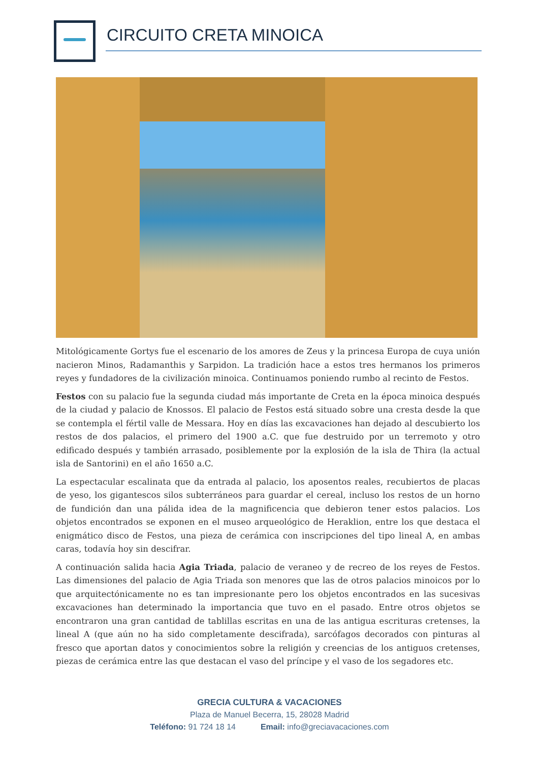CIRCUITO CRETA MINOICA
Mitológicamente Gortys fue el escenario de los amores de Zeus y la princesa Europa de cuya unión nacieron Minos, Radamanthis y Sarpidon. La tradición hace a estos tres hermanos los primeros reyes y fundadores de la civilización minoica. Continuamos poniendo rumbo al recinto de Festos.
Festos con su palacio fue la segunda ciudad más importante de Creta en la época minoica después de la ciudad y palacio de Knossos. El palacio de Festos está situado sobre una cresta desde la que se contempla el fértil valle de Messara. Hoy en días las excavaciones han dejado al descubierto los restos de dos palacios, el primero del 1900 a.C. que fue destruido por un terremoto y otro edificado después y también arrasado, posiblemente por la explosión de la isla de Thira (la actual isla de Santorini) en el año 1650 a.C.
La espectacular escalinata que da entrada al palacio, los aposentos reales, recubiertos de placas de yeso, los gigantescos silos subterráneos para guardar el cereal, incluso los restos de un horno de fundición dan una pálida idea de la magnificencia que debieron tener estos palacios. Los objetos encontrados se exponen en el museo arqueológico de Heraklion, entre los que destaca el enigmático disco de Festos, una pieza de cerámica con inscripciones del tipo lineal A, en ambas caras, todavía hoy sin descifrar.
A continuación salida hacia Agia Triada, palacio de veraneo y de recreo de los reyes de Festos. Las dimensiones del palacio de Agia Triada son menores que las de otros palacios minoicos por lo que arquitectónicamente no es tan impresionante pero los objetos encontrados en las sucesivas excavaciones han determinado la importancia que tuvo en el pasado. Entre otros objetos se encontraron una gran cantidad de tablillas escritas en una de las antigua escrituras cretenses, la lineal A (que aún no ha sido completamente descifrada), sarcófagos decorados con pinturas al fresco que aportan datos y conocimientos sobre la religión y creencias de los antiguos cretenses, piezas de cerámica entre las que destacan el vaso del príncipe y el vaso de los segadores etc.
GRECIA CULTURA & VACACIONES
Plaza de Manuel Becerra, 15, 28028 Madrid
Teléfono: 91 724 18 14 Email: info@greciavacaciones.com